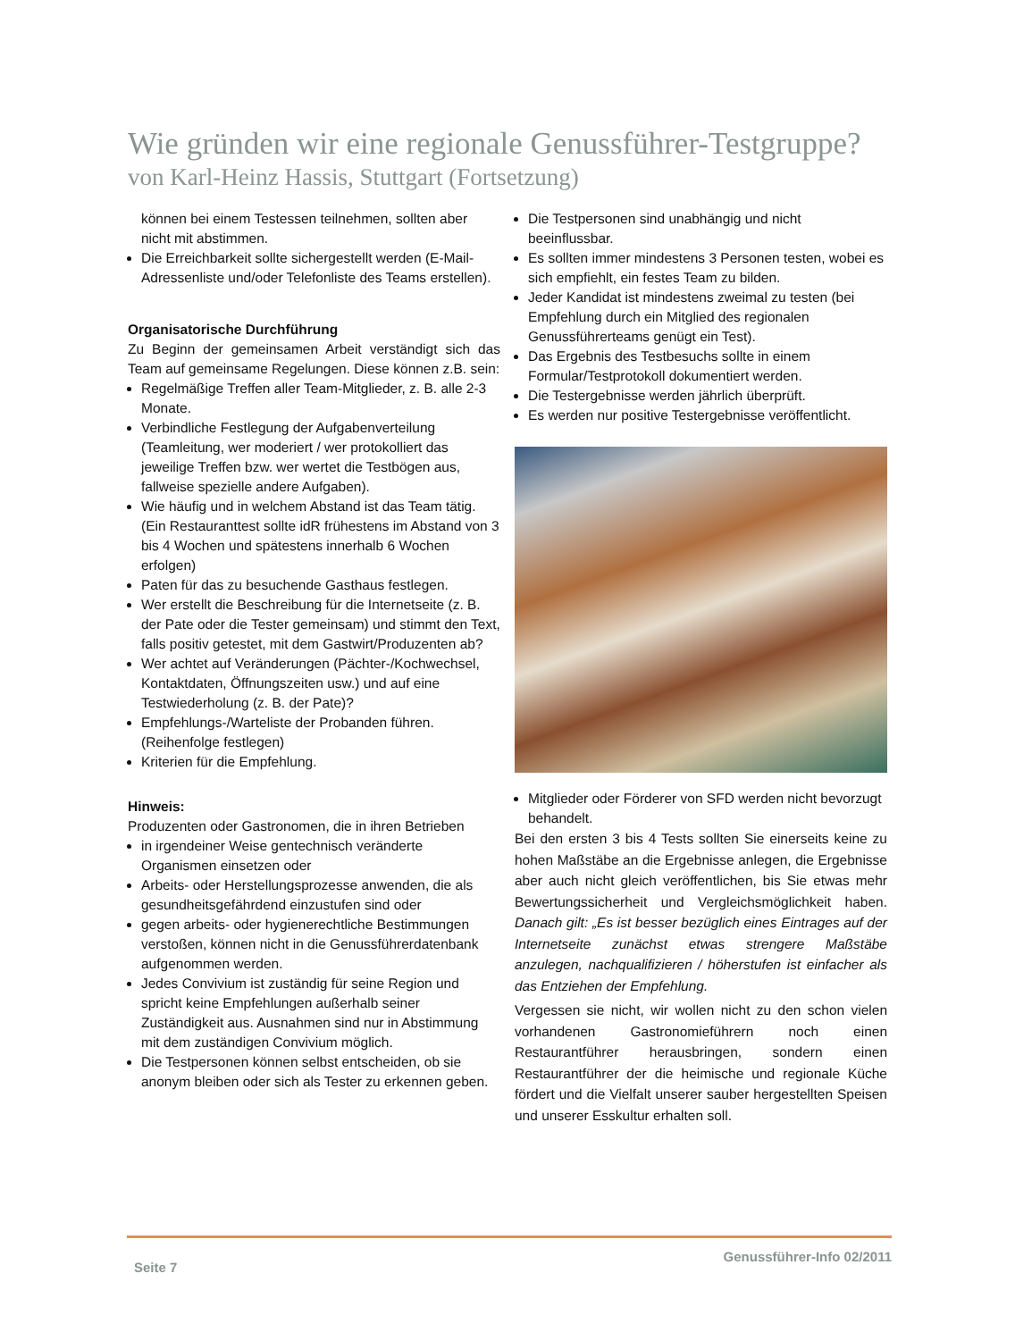Wie gründen wir eine regionale Genussführer-Testgruppe?
von Karl-Heinz Hassis, Stuttgart (Fortsetzung)
können bei einem Testessen teilnehmen, sollten aber nicht mit abstimmen.
Die Erreichbarkeit sollte sichergestellt werden (E-Mail-Adressenliste und/oder Telefonliste des Teams erstellen).
Organisatorische Durchführung
Zu Beginn der gemeinsamen Arbeit verständigt sich das Team auf gemeinsame Regelungen. Diese können z.B. sein:
Regelmäßige Treffen aller Team-Mitglieder, z. B. alle 2-3 Monate.
Verbindliche Festlegung der Aufgabenverteilung (Teamleitung, wer moderiert / wer protokolliert das jeweilige Treffen bzw. wer wertet die Testbögen aus, fallweise spezielle andere Aufgaben).
Wie häufig und in welchem Abstand ist das Team tätig. (Ein Restauranttest sollte idR frühestens im Abstand von 3 bis 4 Wochen und spätestens innerhalb 6 Wochen erfolgen)
Paten für das zu besuchende Gasthaus festlegen.
Wer erstellt die Beschreibung für die Internetseite (z. B. der Pate oder die Tester gemeinsam) und stimmt den Text, falls positiv getestet, mit dem Gastwirt/Produzenten ab?
Wer achtet auf Veränderungen (Pächter-/Kochwechsel, Kontaktdaten, Öffnungszeiten usw.) und auf eine Testwiederholung (z. B. der Pate)?
Empfehlungs-/Warteliste der Probanden führen. (Reihenfolge festlegen)
Kriterien für die Empfehlung.
Hinweis:
Produzenten oder Gastronomen, die in ihren Betrieben
in irgendeiner Weise gentechnisch veränderte Organismen einsetzen oder
Arbeits- oder Herstellungsprozesse anwenden, die als gesundheitsgefährdend einzustufen sind oder
gegen arbeits- oder hygienerechtliche Bestimmungen verstoßen, können nicht in die Genussführerdatenbank aufgenommen werden.
Jedes Convivium ist zuständig für seine Region und spricht keine Empfehlungen außerhalb seiner Zuständigkeit aus. Ausnahmen sind nur in Abstimmung mit dem zuständigen Convivium möglich.
Die Testpersonen können selbst entscheiden, ob sie anonym bleiben oder sich als Tester zu erkennen geben.
Die Testpersonen sind unabhängig und nicht beeinflussbar.
Es sollten immer mindestens 3 Personen testen, wobei es sich empfiehlt, ein festes Team zu bilden.
Jeder Kandidat ist mindestens zweimal zu testen (bei Empfehlung durch ein Mitglied des regionalen Genussführerteams genügt ein Test).
Das Ergebnis des Testbesuchs sollte in einem Formular/Testprotokoll dokumentiert werden.
Die Testergebnisse werden jährlich überprüft.
Es werden nur positive Testergebnisse veröffentlicht.
Mitglieder oder Förderer von SFD werden nicht bevorzugt behandelt.
Bei den ersten 3 bis 4 Tests sollten Sie einerseits keine zu hohen Maßstäbe an die Ergebnisse anlegen, die Ergebnisse aber auch nicht gleich veröffentlichen, bis Sie etwas mehr Bewertungssicherheit und Vergleichsmöglichkeit haben. Danach gilt: „Es ist besser bezüglich eines Eintrages auf der Internetseite zunächst etwas strengere Maßstäbe anzulegen, nachqualifizieren / höherstufen ist einfacher als das Entziehen der Empfehlung.
Vergessen sie nicht, wir wollen nicht zu den schon vielen vorhandenen Gastronomieführern noch einen Restaurantführer herausbringen, sondern einen Restaurantführer der die heimische und regionale Küche fördert und die Vielfalt unserer sauber hergestellten Speisen und unserer Esskultur erhalten soll.
Seite 7 Genussführer-Info 02/2011